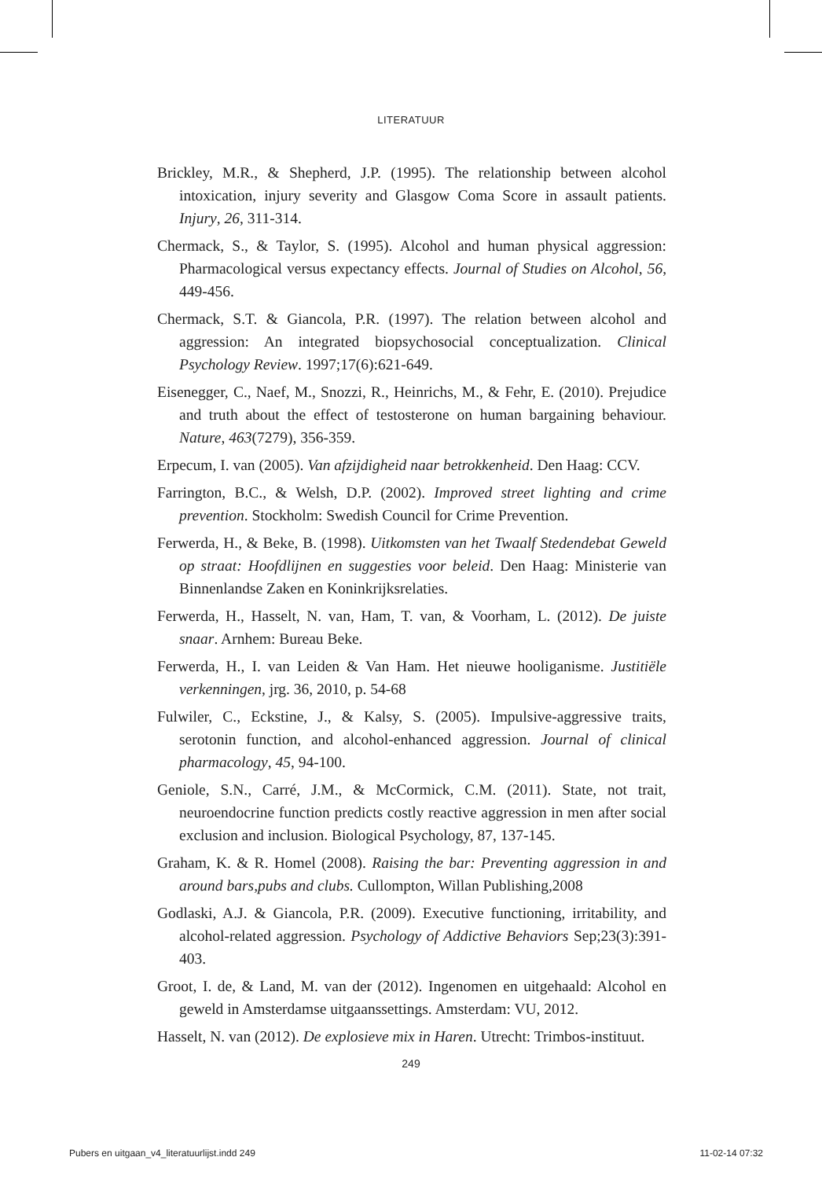LITERATUUR
Brickley, M.R., & Shepherd, J.P. (1995). The relationship between alcohol intoxication, injury severity and Glasgow Coma Score in assault patients. Injury, 26, 311-314.
Chermack, S., & Taylor, S. (1995). Alcohol and human physical aggression: Pharmacological versus expectancy effects. Journal of Studies on Alcohol, 56, 449-456.
Chermack, S.T. & Giancola, P.R. (1997). The relation between alcohol and aggression: An integrated biopsychosocial conceptualization. Clinical Psychology Review. 1997;17(6):621-649.
Eisenegger, C., Naef, M., Snozzi, R., Heinrichs, M., & Fehr, E. (2010). Prejudice and truth about the effect of testosterone on human bargaining behaviour. Nature, 463(7279), 356-359.
Erpecum, I. van (2005). Van afzijdigheid naar betrokkenheid. Den Haag: CCV.
Farrington, B.C., & Welsh, D.P. (2002). Improved street lighting and crime prevention. Stockholm: Swedish Council for Crime Prevention.
Ferwerda, H., & Beke, B. (1998). Uitkomsten van het Twaalf Stedendebat Geweld op straat: Hoofdlijnen en suggesties voor beleid. Den Haag: Ministerie van Binnenlandse Zaken en Koninkrijksrelaties.
Ferwerda, H., Hasselt, N. van, Ham, T. van, & Voorham, L. (2012). De juiste snaar. Arnhem: Bureau Beke.
Ferwerda, H., I. van Leiden & Van Ham. Het nieuwe hooliganisme. Justitiële verkenningen, jrg. 36, 2010, p. 54-68
Fulwiler, C., Eckstine, J., & Kalsy, S. (2005). Impulsive-aggressive traits, serotonin function, and alcohol-enhanced aggression. Journal of clinical pharmacology, 45, 94-100.
Geniole, S.N., Carré, J.M., & McCormick, C.M. (2011). State, not trait, neuroendocrine function predicts costly reactive aggression in men after social exclusion and inclusion. Biological Psychology, 87, 137-145.
Graham, K. & R. Homel (2008). Raising the bar: Preventing aggression in and around bars,pubs and clubs. Cullompton, Willan Publishing,2008
Godlaski, A.J. & Giancola, P.R. (2009). Executive functioning, irritability, and alcohol-related aggression. Psychology of Addictive Behaviors Sep;23(3):391-403.
Groot, I. de, & Land, M. van der (2012). Ingenomen en uitgehaald: Alcohol en geweld in Amsterdamse uitgaanssettings. Amsterdam: VU, 2012.
Hasselt, N. van (2012). De explosieve mix in Haren. Utrecht: Trimbos-instituut.
249
Pubers en uitgaan_v4_literatuurlijst.indd 249 11-02-14 07:32